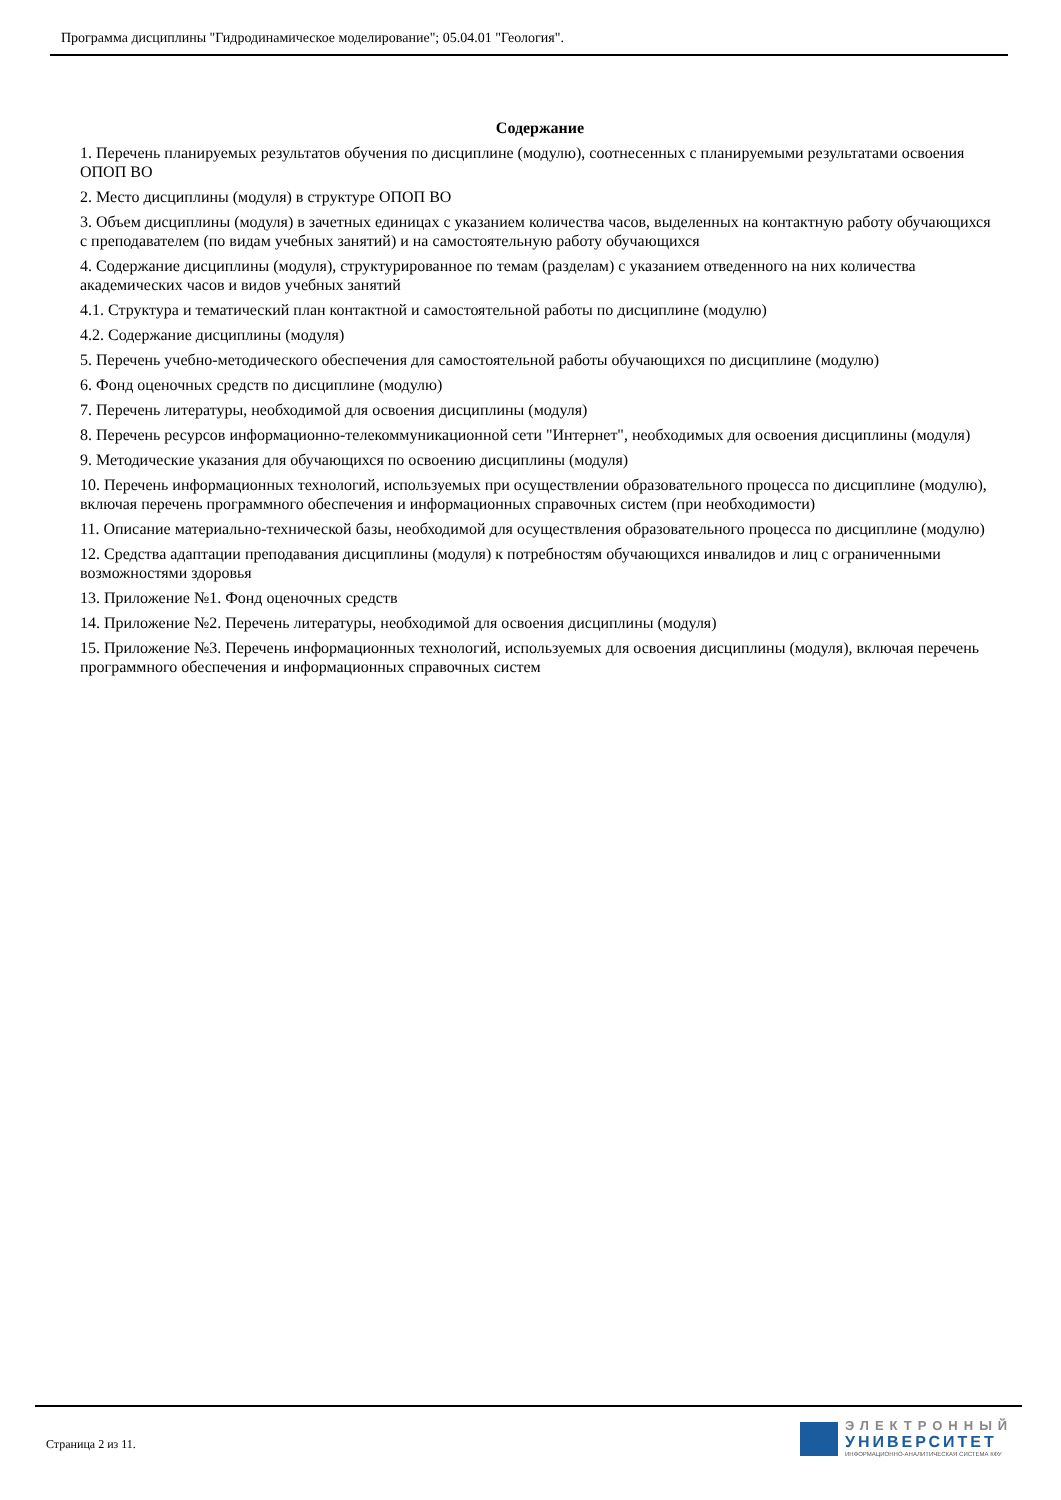Программа дисциплины "Гидродинамическое моделирование"; 05.04.01 "Геология".
Содержание
1. Перечень планируемых результатов обучения по дисциплине (модулю), соотнесенных с планируемыми результатами освоения ОПОП ВО
2. Место дисциплины (модуля) в структуре ОПОП ВО
3. Объем дисциплины (модуля) в зачетных единицах с указанием количества часов, выделенных на контактную работу обучающихся с преподавателем (по видам учебных занятий) и на самостоятельную работу обучающихся
4. Содержание дисциплины (модуля), структурированное по темам (разделам) с указанием отведенного на них количества академических часов и видов учебных занятий
4.1. Структура и тематический план контактной и самостоятельной работы по дисциплине (модулю)
4.2. Содержание дисциплины (модуля)
5. Перечень учебно-методического обеспечения для самостоятельной работы обучающихся по дисциплине (модулю)
6. Фонд оценочных средств по дисциплине (модулю)
7. Перечень литературы, необходимой для освоения дисциплины (модуля)
8. Перечень ресурсов информационно-телекоммуникационной сети "Интернет", необходимых для освоения дисциплины (модуля)
9. Методические указания для обучающихся по освоению дисциплины (модуля)
10. Перечень информационных технологий, используемых при осуществлении образовательного процесса по дисциплине (модулю), включая перечень программного обеспечения и информационных справочных систем (при необходимости)
11. Описание материально-технической базы, необходимой для осуществления образовательного процесса по дисциплине (модулю)
12. Средства адаптации преподавания дисциплины (модуля) к потребностям обучающихся инвалидов и лиц с ограниченными возможностями здоровья
13. Приложение №1. Фонд оценочных средств
14. Приложение №2. Перечень литературы, необходимой для освоения дисциплины (модуля)
15. Приложение №3. Перечень информационных технологий, используемых для освоения дисциплины (модуля), включая перечень программного обеспечения и информационных справочных систем
Страница 2 из 11.
ЭЛЕКТРОННЫЙ
УНИВЕРСИТЕТ
ИНФОРМАЦИОННО-АНАЛИТИЧЕСКАЯ СИСТЕМА КФУ